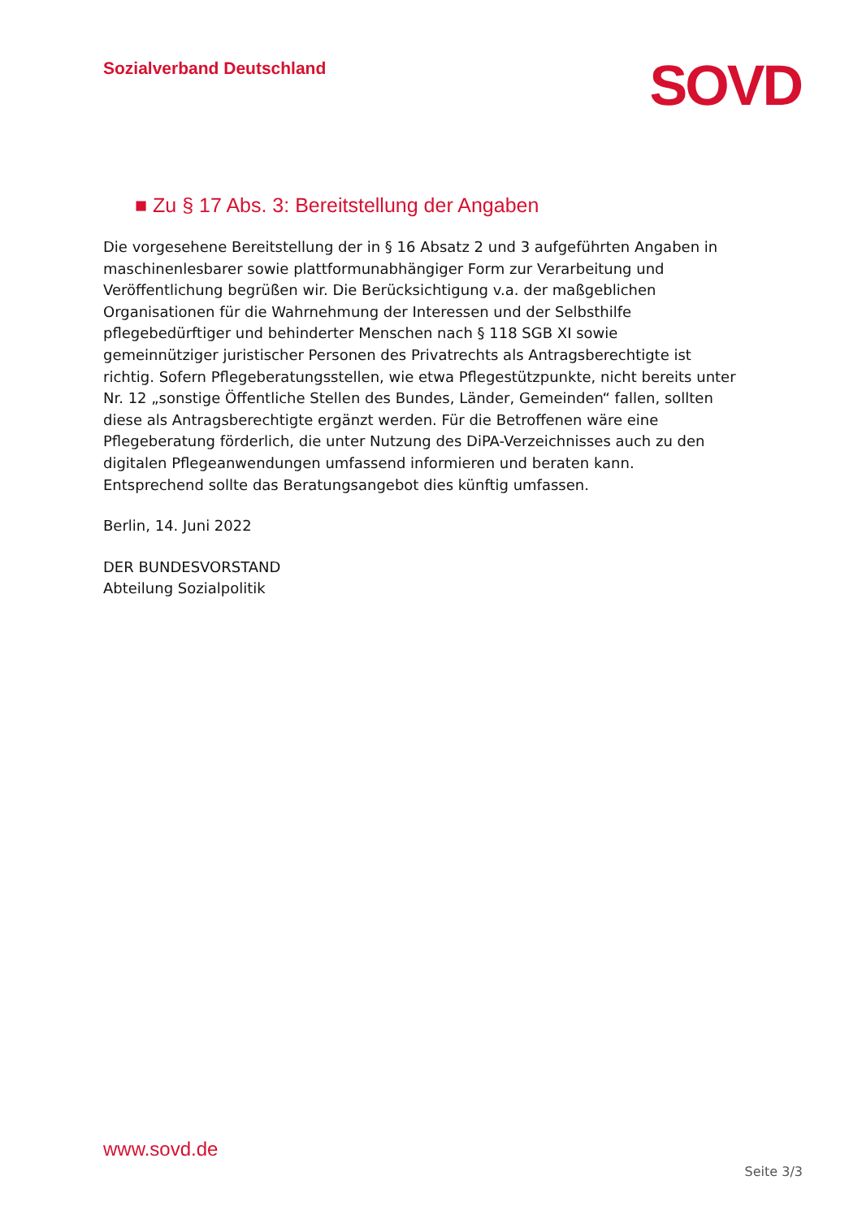Sozialverband Deutschland
SOVD
■ Zu § 17 Abs. 3: Bereitstellung der Angaben
Die vorgesehene Bereitstellung der in § 16 Absatz 2 und 3 aufgeführten Angaben in maschinenlesbarer sowie plattformunabhängiger Form zur Verarbeitung und Veröffentlichung begrüßen wir. Die Berücksichtigung v.a. der maßgeblichen Organisationen für die Wahrnehmung der Interessen und der Selbsthilfe pflegebedürftiger und behinderter Menschen nach § 118 SGB XI sowie gemeinnütziger juristischer Personen des Privatrechts als Antragsberechtigte ist richtig. Sofern Pflegeberatungsstellen, wie etwa Pflegestützpunkte, nicht bereits unter Nr. 12 „sonstige Öffentliche Stellen des Bundes, Länder, Gemeinden“ fallen, sollten diese als Antragsberechtigte ergänzt werden. Für die Betroffenen wäre eine Pflegeberatung förderlich, die unter Nutzung des DiPA-Verzeichnisses auch zu den digitalen Pflegeanwendungen umfassend informieren und beraten kann. Entsprechend sollte das Beratungsangebot dies künftig umfassen.
Berlin, 14. Juni 2022
DER BUNDESVORSTAND
Abteilung Sozialpolitik
www.sovd.de
Seite 3/3